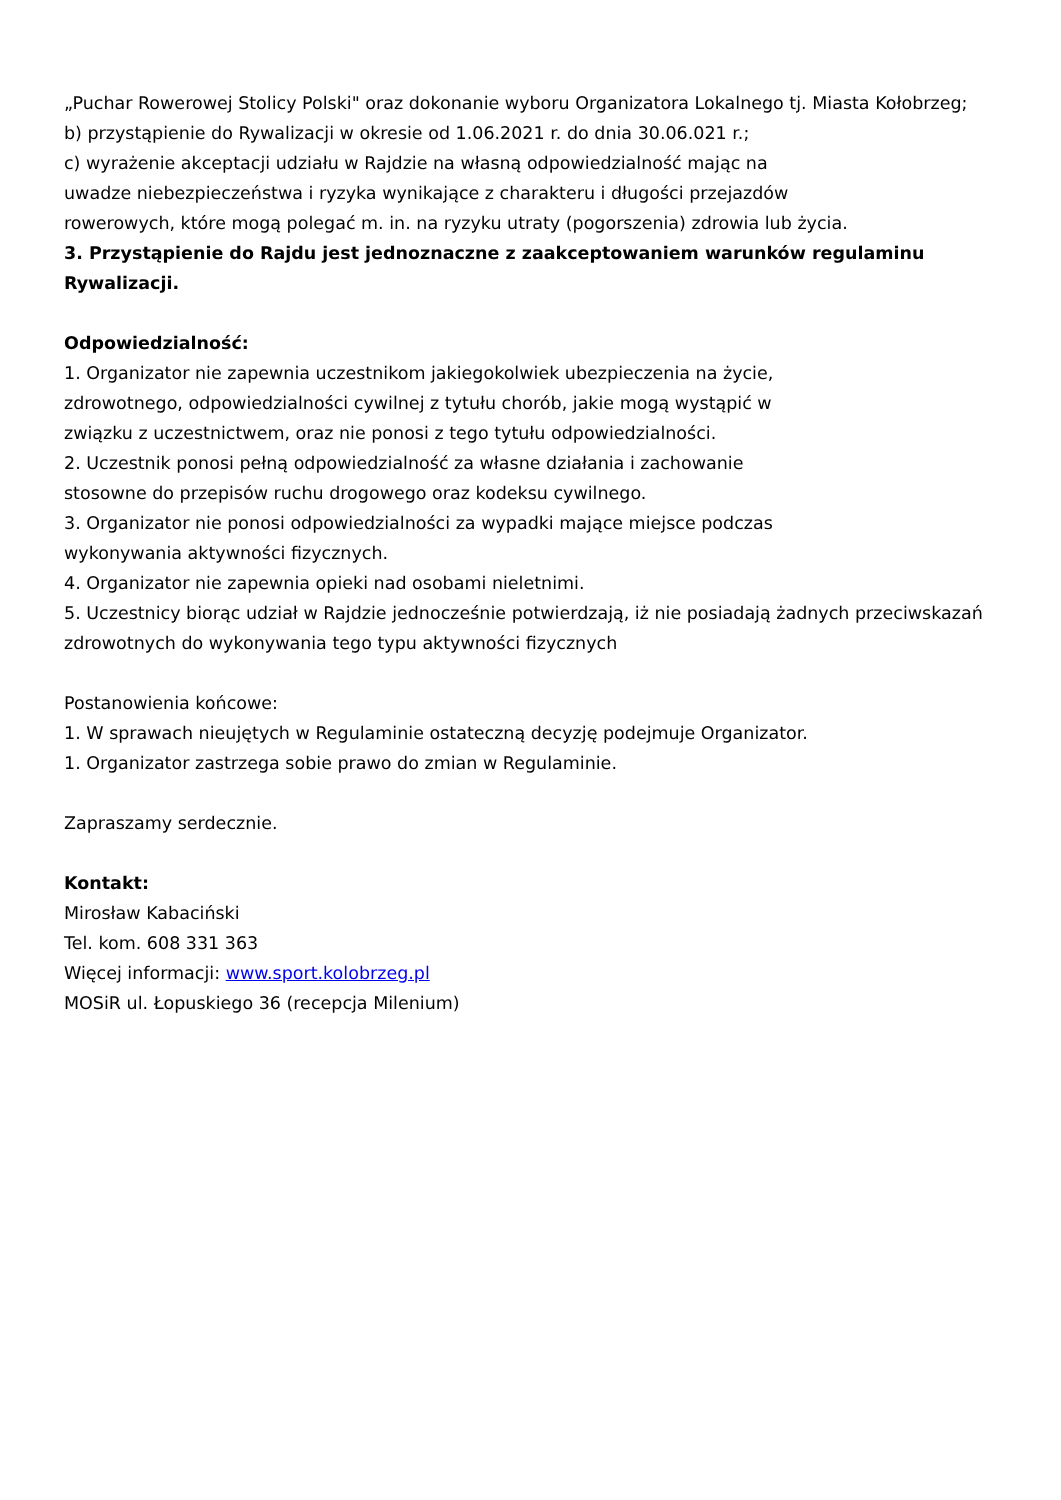„Puchar Rowerowej Stolicy Polski" oraz dokonanie wyboru Organizatora Lokalnego tj. Miasta Kołobrzeg;
b) przystąpienie do Rywalizacji w okresie od 1.06.2021 r. do dnia 30.06.021 r.;
c) wyrażenie akceptacji udziału w Rajdzie na własną odpowiedzialność mając na
uwadze niebezpieczeństwa i ryzyka wynikające z charakteru i długości przejazdów
rowerowych, które mogą polegać m. in. na ryzyku utraty (pogorszenia) zdrowia lub życia.
3. Przystąpienie do Rajdu jest jednoznaczne z zaakceptowaniem warunków regulaminu
Rywalizacji.
Odpowiedzialność:
1. Organizator nie zapewnia uczestnikom jakiegokolwiek ubezpieczenia na życie,
zdrowotnego, odpowiedzialności cywilnej z tytułu chorób, jakie mogą wystąpić w
związku z uczestnictwem, oraz nie ponosi z tego tytułu odpowiedzialności.
2. Uczestnik ponosi pełną odpowiedzialność za własne działania i zachowanie
stosowne do przepisów ruchu drogowego oraz kodeksu cywilnego.
3. Organizator nie ponosi odpowiedzialności za wypadki mające miejsce podczas
wykonywania aktywności fizycznych.
4. Organizator nie zapewnia opieki nad osobami nieletnimi.
5. Uczestnicy biorąc udział w Rajdzie jednocześnie potwierdzają, iż nie posiadają żadnych przeciwskazań
zdrowotnych do wykonywania tego typu aktywności fizycznych
Postanowienia końcowe:
1. W sprawach nieujętych w Regulaminie ostateczną decyzję podejmuje Organizator.
1. Organizator zastrzega sobie prawo do zmian w Regulaminie.
Zapraszamy serdecznie.
Kontakt:
Mirosław Kabaciński
Tel. kom. 608 331 363
Więcej informacji: www.sport.kolobrzeg.pl
MOSiR ul. Łopuskiego 36 (recepcja Milenium)